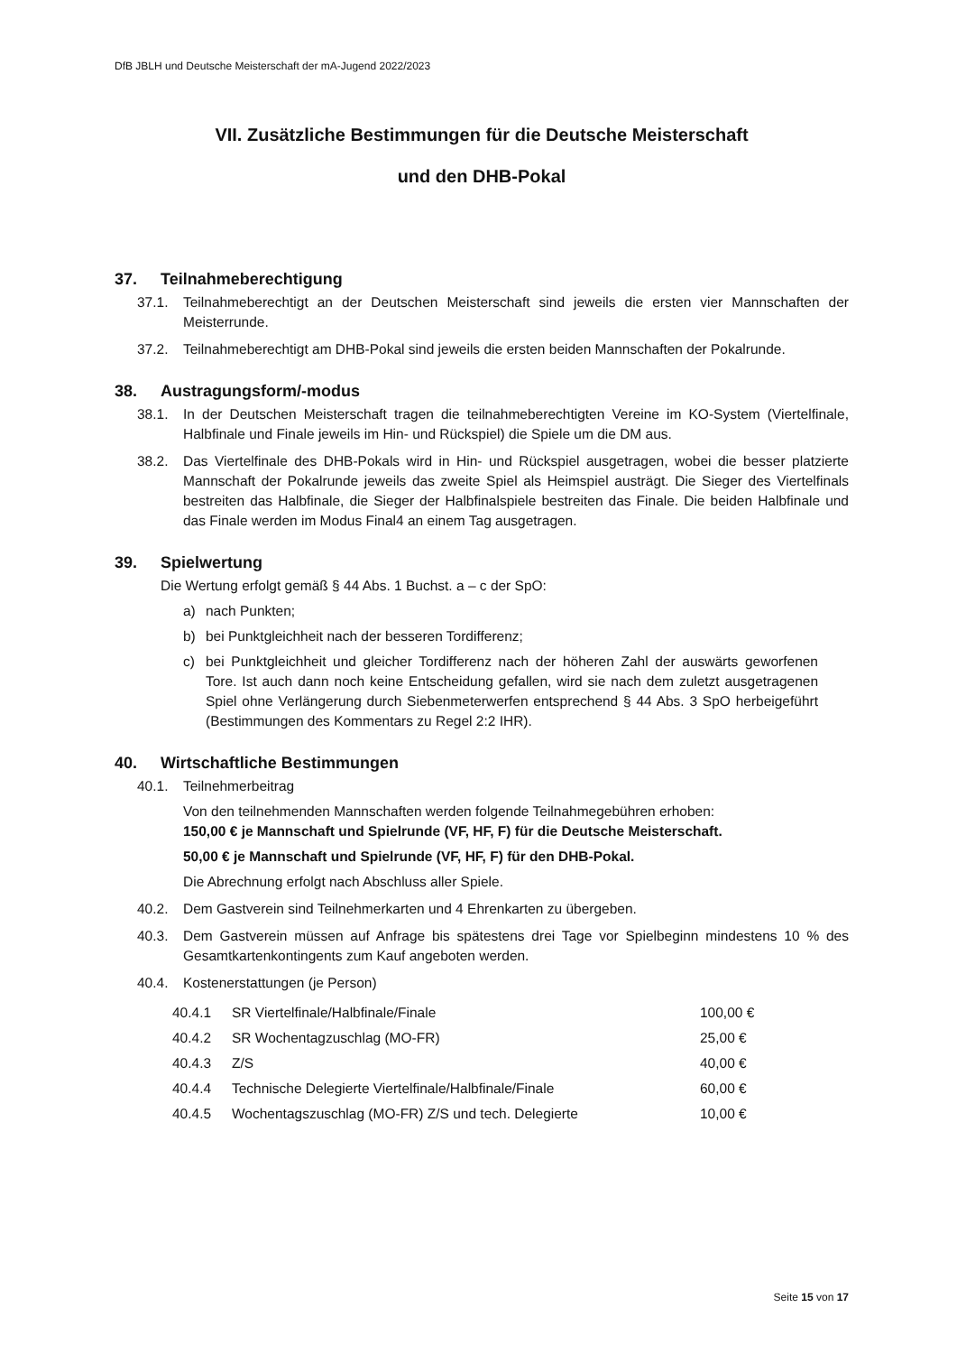DfB JBLH und Deutsche Meisterschaft der mA-Jugend 2022/2023
VII. Zusätzliche Bestimmungen für die Deutsche Meisterschaft
und den DHB-Pokal
37. Teilnahmeberechtigung
37.1. Teilnahmeberechtigt an der Deutschen Meisterschaft sind jeweils die ersten vier Mannschaften der Meisterrunde.
37.2. Teilnahmeberechtigt am DHB-Pokal sind jeweils die ersten beiden Mannschaften der Pokalrunde.
38. Austragungsform/-modus
38.1. In der Deutschen Meisterschaft tragen die teilnahmeberechtigten Vereine im KO-System (Viertelfinale, Halbfinale und Finale jeweils im Hin- und Rückspiel) die Spiele um die DM aus.
38.2. Das Viertelfinale des DHB-Pokals wird in Hin- und Rückspiel ausgetragen, wobei die besser platzierte Mannschaft der Pokalrunde jeweils das zweite Spiel als Heimspiel austrägt. Die Sieger des Viertelfinals bestreiten das Halbfinale, die Sieger der Halbfinalspiele bestreiten das Finale. Die beiden Halbfinale und das Finale werden im Modus Final4 an einem Tag ausgetragen.
39. Spielwertung
Die Wertung erfolgt gemäß § 44 Abs. 1 Buchst. a – c der SpO:
a) nach Punkten;
b) bei Punktgleichheit nach der besseren Tordifferenz;
c) bei Punktgleichheit und gleicher Tordifferenz nach der höheren Zahl der auswärts geworfenen Tore. Ist auch dann noch keine Entscheidung gefallen, wird sie nach dem zuletzt ausgetragenen Spiel ohne Verlängerung durch Siebenmeterwerfen entsprechend § 44 Abs. 3 SpO herbeigeführt (Bestimmungen des Kommentars zu Regel 2:2 IHR).
40. Wirtschaftliche Bestimmungen
40.1. Teilnehmerbeitrag
Von den teilnehmenden Mannschaften werden folgende Teilnahmegebühren erhoben:
150,00 € je Mannschaft und Spielrunde (VF, HF, F) für die Deutsche Meisterschaft.
50,00 € je Mannschaft und Spielrunde (VF, HF, F) für den DHB-Pokal.
Die Abrechnung erfolgt nach Abschluss aller Spiele.
40.2. Dem Gastverein sind Teilnehmerkarten und 4 Ehrenkarten zu übergeben.
40.3. Dem Gastverein müssen auf Anfrage bis spätestens drei Tage vor Spielbeginn mindestens 10 % des Gesamtkartenkontingents zum Kauf angeboten werden.
40.4. Kostenerstattungen (je Person)
| 40.4.1 | SR Viertelfinale/Halbfinale/Finale | 100,00 € |
| 40.4.2 | SR Wochentagzuschlag (MO-FR) | 25,00 € |
| 40.4.3 | Z/S | 40,00 € |
| 40.4.4 | Technische Delegierte Viertelfinale/Halbfinale/Finale | 60,00 € |
| 40.4.5 | Wochentagszuschlag (MO-FR) Z/S und tech. Delegierte | 10,00 € |
Seite 15 von 17